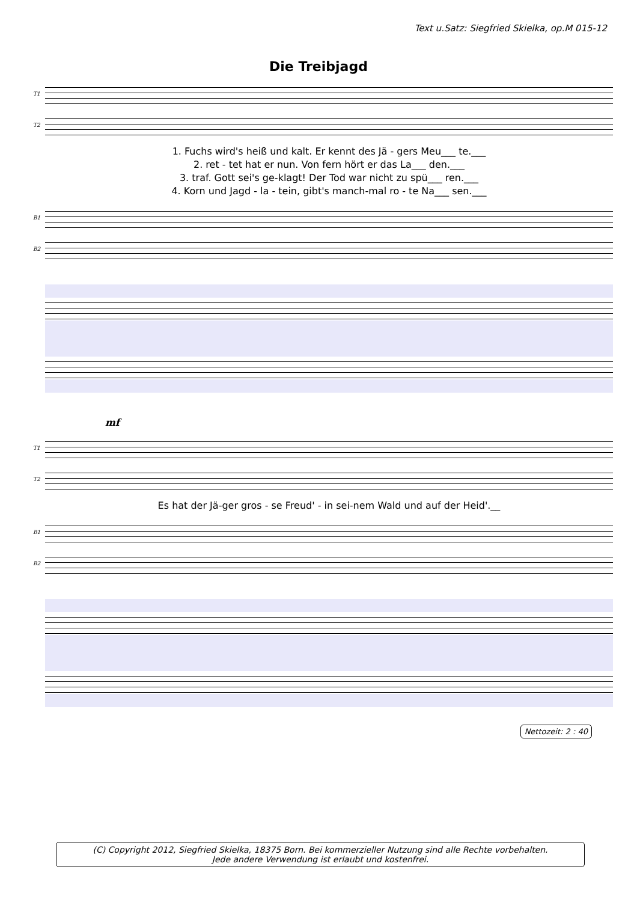Text u.Satz: Siegfried Skielka, op.M 015-12
Die Treibjagd
T1
T2
1. Fuchs wird's heiß und kalt. Er kennt des Jä - gers Meu___ te.___
2. ret - tet hat er nun. Von fern hört er das La___ den.___
3. traf. Gott sei's ge-klagt! Der Tod war nicht zu spü___ ren.___
4. Korn und Jagd - la - tein, gibt's manch-mal ro - te Na___ sen.___
B1
B2
mf
T1
T2
Es hat der Jä-ger gros - se Freud' - in sei-nem Wald und auf der Heid'.__
B1
B2
Nettozeit: 2 : 40
(C) Copyright 2012, Siegfried Skielka, 18375 Born. Bei kommerzieller Nutzung sind alle Rechte vorbehalten.
Jede andere Verwendung ist erlaubt und kostenfrei.